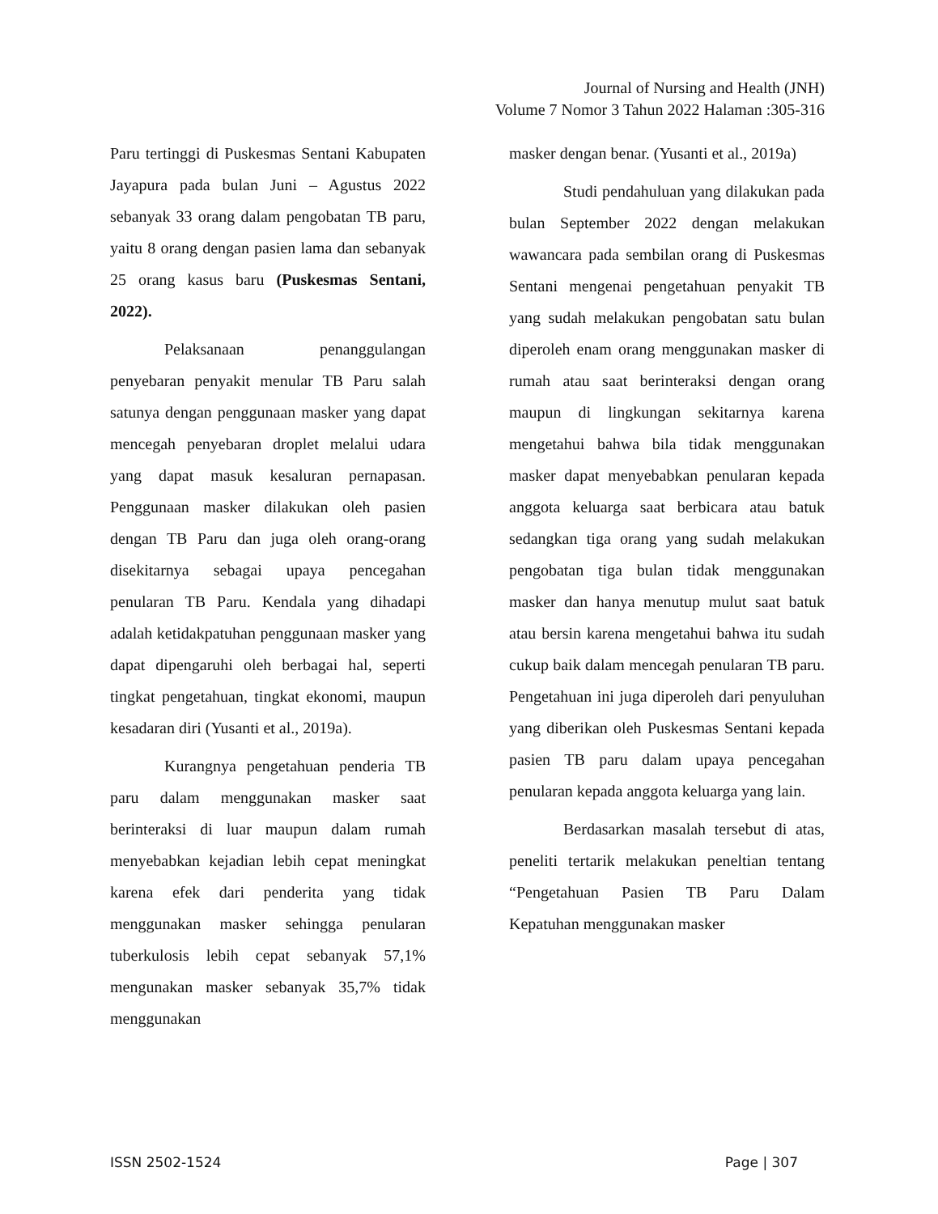Journal of Nursing and Health (JNH)
Volume 7 Nomor 3 Tahun 2022 Halaman :305-316
Paru tertinggi di Puskesmas Sentani Kabupaten Jayapura pada bulan Juni – Agustus 2022 sebanyak 33 orang dalam pengobatan TB paru, yaitu 8 orang dengan pasien lama dan sebanyak 25 orang kasus baru (Puskesmas Sentani, 2022).
Pelaksanaan penanggulangan penyebaran penyakit menular TB Paru salah satunya dengan penggunaan masker yang dapat mencegah penyebaran droplet melalui udara yang dapat masuk kesaluran pernapasan. Penggunaan masker dilakukan oleh pasien dengan TB Paru dan juga oleh orang-orang disekitarnya sebagai upaya pencegahan penularan TB Paru. Kendala yang dihadapi adalah ketidakpatuhan penggunaan masker yang dapat dipengaruhi oleh berbagai hal, seperti tingkat pengetahuan, tingkat ekonomi, maupun kesadaran diri (Yusanti et al., 2019a).
Kurangnya pengetahuan penderia TB paru dalam menggunakan masker saat berinteraksi di luar maupun dalam rumah menyebabkan kejadian lebih cepat meningkat karena efek dari penderita yang tidak menggunakan masker sehingga penularan tuberkulosis lebih cepat sebanyak 57,1% mengunakan masker sebanyak 35,7% tidak menggunakan
masker dengan benar. (Yusanti et al., 2019a)
Studi pendahuluan yang dilakukan pada bulan September 2022 dengan melakukan wawancara pada sembilan orang di Puskesmas Sentani mengenai pengetahuan penyakit TB yang sudah melakukan pengobatan satu bulan diperoleh enam orang menggunakan masker di rumah atau saat berinteraksi dengan orang maupun di lingkungan sekitarnya karena mengetahui bahwa bila tidak menggunakan masker dapat menyebabkan penularan kepada anggota keluarga saat berbicara atau batuk sedangkan tiga orang yang sudah melakukan pengobatan tiga bulan tidak menggunakan masker dan hanya menutup mulut saat batuk atau bersin karena mengetahui bahwa itu sudah cukup baik dalam mencegah penularan TB paru. Pengetahuan ini juga diperoleh dari penyuluhan yang diberikan oleh Puskesmas Sentani kepada pasien TB paru dalam upaya pencegahan penularan kepada anggota keluarga yang lain.
Berdasarkan masalah tersebut di atas, peneliti tertarik melakukan peneltian tentang “Pengetahuan Pasien TB Paru Dalam Kepatuhan menggunakan masker
ISSN 2502-1524 Page | 307